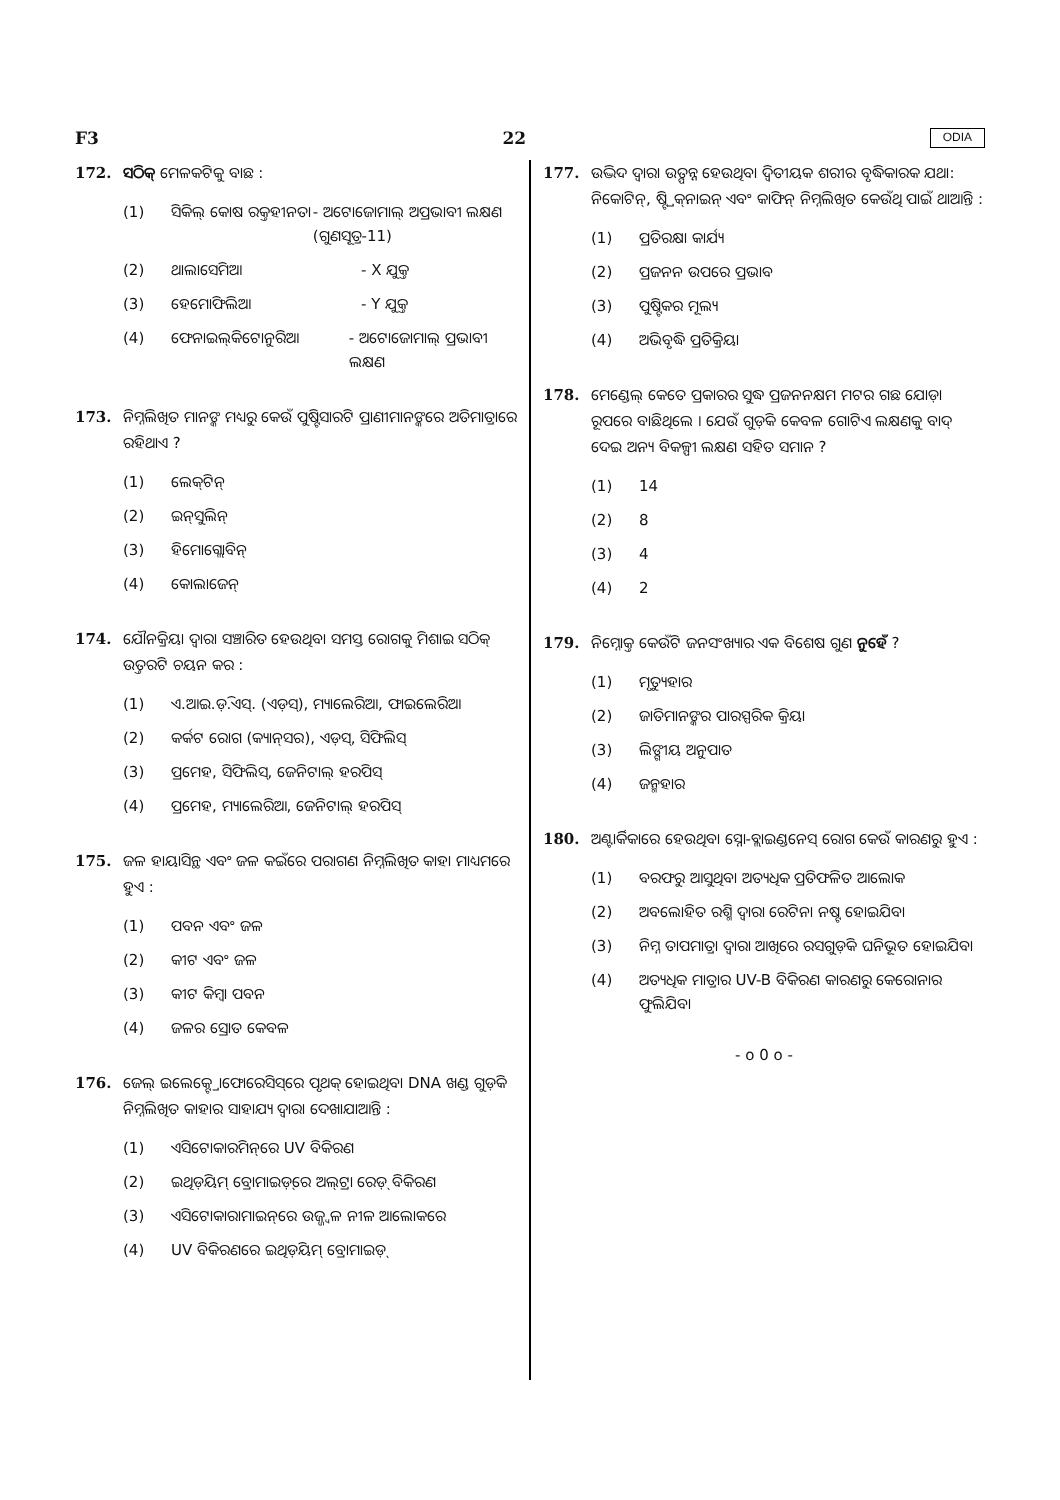F3 22 ODIA
172. ସଠିକ୍ ମେଳକଟିକୁ ବାଛ :
(1) ସିକିଲ୍ କୋଷ ରକ୍ତହୀନତା - ଅଟୋଜୋମାଲ୍ ଅପ୍ରଭାବୀ ଲକ୍ଷଣ (ଗୁଣସୂତ୍ର-11)
(2) ଥାଲାସେମିଆ - X ଯୁକ୍ତ
(3) ହେମୋଫିଲିଆ - Y ଯୁକ୍ତ
(4) ଫେନାଇଲ୍‌କିଟୋନୁରିଆ - ଅଟୋଜୋମାଲ୍ ପ୍ରଭାବୀ ଲକ୍ଷଣ
173. ନିମ୍ନଲିଖିତ ମାନଙ୍କ ମଧ୍ୟରୁ କେଉଁ ପୁଷ୍ଟିସାରଟି ପ୍ରାଣୀମାନଙ୍କରେ ଅତିମାତ୍ରାରେ ରହିଥାଏ ?
(1) ଲେକ୍‌ଟିନ୍
(2) ଇନ୍‌ସୁଲିନ୍
(3) ହିମୋଗ୍ଲୋବିନ୍
(4) କୋଲାଜେନ୍
174. ଯୌନକ୍ରିୟା ଦ୍ୱାରା ସଞ୍ଚାରିତ ହେଉଥିବା ସମସ୍ତ ରୋଗକୁ ମିଶାଇ ସଠିକ୍ ଉତ୍ତରଟି ଚୟନ କର :
(1) ଏ.ଆଇ.ଡ଼ି.ଏସ୍. (ଏଡ଼ସ୍), ମ୍ୟାଲେରିଆ, ଫାଇଲେରିଆ
(2) କର୍କଟ ରୋଗ (କ୍ୟାନ୍‌ସର), ଏଡ଼ସ୍, ସିଫିଲିସ୍
(3) ପ୍ରମେହ, ସିଫିଲିସ୍, ଜେନିଟାଲ୍ ହରପିସ୍
(4) ପ୍ରମେହ, ମ୍ୟାଲେରିଆ, ଜେନିଟାଲ୍ ହରପିସ୍
175. ଜଳ ହାୟାସିନ୍ଥ ଏବଂ ଜଳ କଇଁରେ ପରାଗଣ ନିମ୍ନଲିଖିତ କାହା ମାଧ୍ୟମରେ ହୁଏ :
(1) ପବନ ଏବଂ ଜଳ
(2) କୀଟ ଏବଂ ଜଳ
(3) କୀଟ କିମ୍ବା ପବନ
(4) ଜଳର ସ୍ରୋତ କେବଳ
176. ଜେଲ୍ ଇଲେକ୍ଟ୍ରୋଫୋରେସିସ୍‌ରେ ପୃଥକ୍ ହୋଇଥିବା DNA ଖଣ୍ଡ ଗୁଡ଼ିକ ନିମ୍ନଲିଖିତ କାହାର ସାହାଯ୍ୟ ଦ୍ୱାରା ଦେଖାଯାଆନ୍ତି :
(1) ଏସିଟୋକାରମିନ୍‌ରେ UV ବିକିରଣ
(2) ଇଥିଡ଼ିୟମ୍ ବ୍ରୋମାଇଡ଼୍‌ରେ ଅଲ୍‌ଟ୍ରା ରେଡ଼୍ ବିକିରଣ
(3) ଏସିଟୋକାରାମାଇନ୍‌ରେ ଉଜ୍ଜ୍ୱଳ ନୀଳ ଆଲୋକରେ
(4) UV ବିକିରଣରେ ଇଥିଡ଼ିୟମ୍ ବ୍ରୋମାଇଡ଼୍
177. ଉଦ୍ଭିଦ ଦ୍ୱାରା ଉତ୍ପନ୍ନ ହେଉଥିବା ଦ୍ୱିତୀୟକ ଶରୀର ବୃଦ୍ଧିକାରକ ଯଥା: ନିକୋଟିନ୍, ଷ୍ଟ୍ରିକ୍‌ନାଇନ୍ ଏବଂ କାଫିନ୍ ନିମ୍ନଲିଖିତ କେଉଁଥି ପାଇଁ ଥାଆନ୍ତି :
(1) ପ୍ରତିରକ୍ଷା କାର୍ଯ୍ୟ
(2) ପ୍ରଜନନ ଉପରେ ପ୍ରଭାବ
(3) ପୁଷ୍ଟିକର ମୂଲ୍ୟ
(4) ଅଭିବୃଦ୍ଧି ପ୍ରତିକ୍ରିୟା
178. ମେଣ୍ଡେଲ୍ କେତେ ପ୍ରକାରର ସୁଦ୍ଧ ପ୍ରଜନନକ୍ଷମ ମଟର ଗଛ ଯୋଡ଼ା ରୂପରେ ବାଛିଥିଲେ । ଯେଉଁ ଗୁଡ଼ିକ କେବଳ ଗୋଟିଏ ଲକ୍ଷଣକୁ ବାଦ୍ ଦେଇ ଅନ୍ୟ ବିକଳ୍ପୀ ଲକ୍ଷଣ ସହିତ ସମାନ ?
(1) 14
(2) 8
(3) 4
(4) 2
179. ନିମ୍ନୋକ୍ତ କେଉଁଟି ଜନସଂଖ୍ୟାର ଏକ ବିଶେଷ ଗୁଣ ନୁହେଁ ?
(1) ମୃତ୍ୟୁହାର
(2) ଜାତିମାନଙ୍କର ପାରସ୍ପରିକ କ୍ରିୟା
(3) ଲିଙ୍ଗୀୟ ଅନୁପାତ
(4) ଜନ୍ମହାର
180. ଅଣ୍ଟାର୍କିକାରେ ହେଉଥିବା ସ୍ନୋ-ବ୍ଲାଇଣ୍ଡନେସ୍ ରୋଗ କେଉଁ କାରଣରୁ ହୁଏ :
(1) ବରଫରୁ ଆସୁଥିବା ଅତ୍ୟଧିକ ପ୍ରତିଫଳିତ ଆଲୋକ
(2) ଅବଲୋହିତ ରଶ୍ମି ଦ୍ୱାରା ରେଟିନା ନଷ୍ଟ ହୋଇଯିବା
(3) ନିମ୍ନ ତାପମାତ୍ରା ଦ୍ୱାରା ଆଖିରେ ରସଗୁଡ଼ିକ ଘନିଭୂତ ହୋଇଯିବା
(4) ଅତ୍ୟଧିକ ମାତ୍ରାର UV-B ବିକିରଣ କାରଣରୁ କେରୋନାର ଫୁଲିଯିବା
- o 0 o -